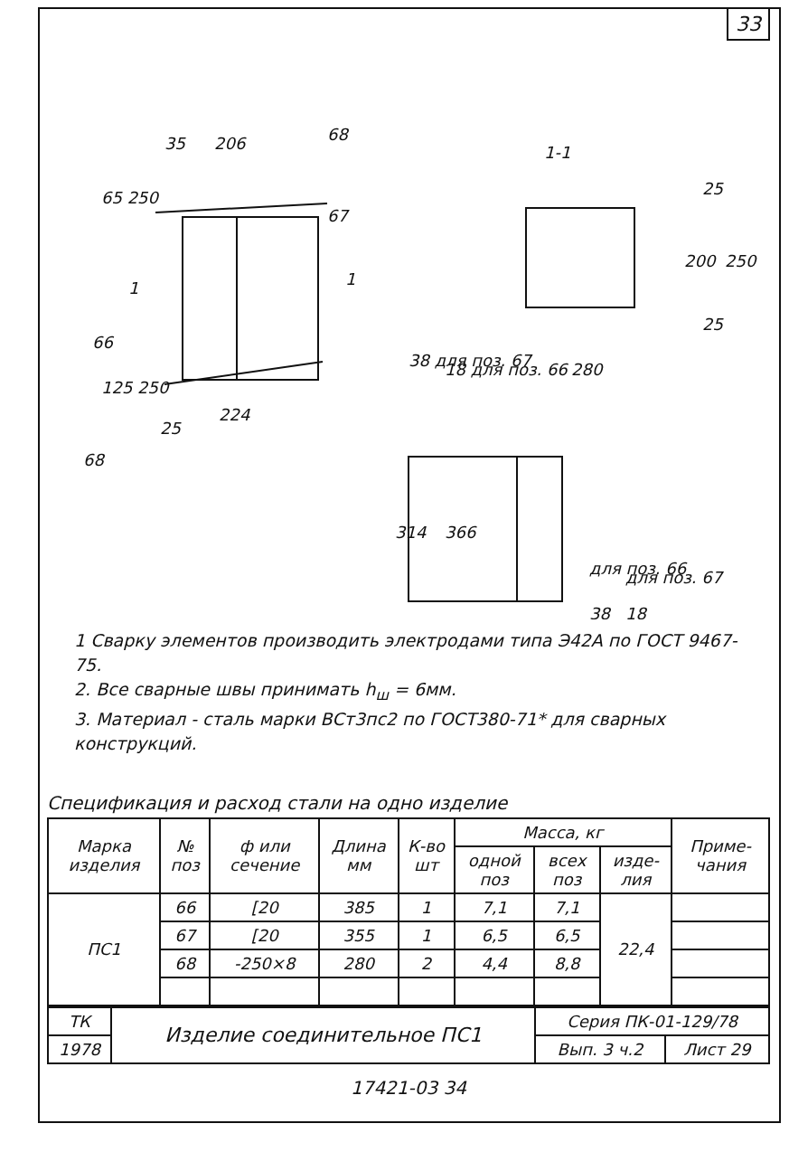33
35
206
68
65 250
67
1
1
66
125 250
224
25
68
1-1
25
200
250
25
280
38 для поз. 67
18 для поз. 66
314
366
для поз. 66
для поз. 67
38
18
1 Сварку элементов производить электродами типа Э42А по ГОСТ 9467-75.
2. Все сварные швы принимать h<sub>ш</sub> = 6мм.
3. Материал - сталь марки ВСт3пс2 по ГОСТ380-71* для сварных конструкций.
Спецификация и расход стали на одно изделие
| Марка изделия | № поз | ф или сечение | Длина мм | К-во шт | Масса, кг | | | Приме-чания |
| --- | --- | --- | --- | --- | --- | --- | --- | --- |
| | | | | | одной поз | всех поз | изде-лия | |
| ПС1 | 66 | [20 | 385 | 1 | 7,1 | 7,1 | 22,4 | |
| | 67 | [20 | 355 | 1 | 6,5 | 6,5 | | |
| | 68 | -250×8 | 280 | 2 | 4,4 | 8,8 | | |
| ТК | Изделие соединительное ПС1 | Серия ПК-01-129/78 | |
| 1978 | | Вып. 3 ч.2 | Лист 29 |
17421-03 34